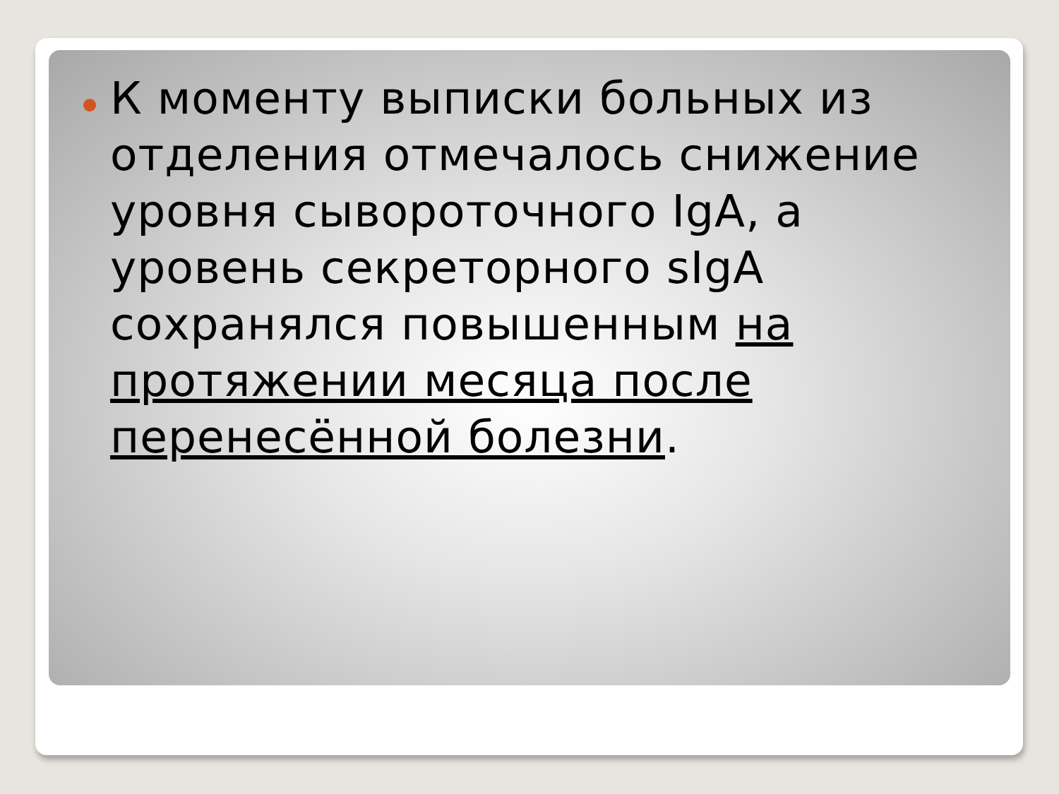К моменту выписки больных из отделения отмечалось снижение уровня сывороточного IgA, а уровень секреторного sIgA сохранялся повышенным на протяжении месяца после перенесённой болезни.